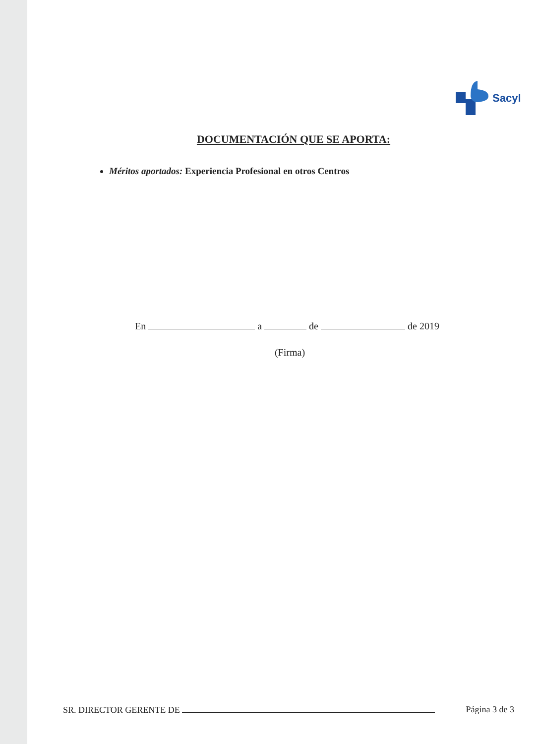Sacyl
DOCUMENTACIÓN QUE SE APORTA:
Méritos aportados: Experiencia Profesional en otros Centros
En a de de 2019
(Firma)
SR. DIRECTOR GERENTE DE Página 3 de 3